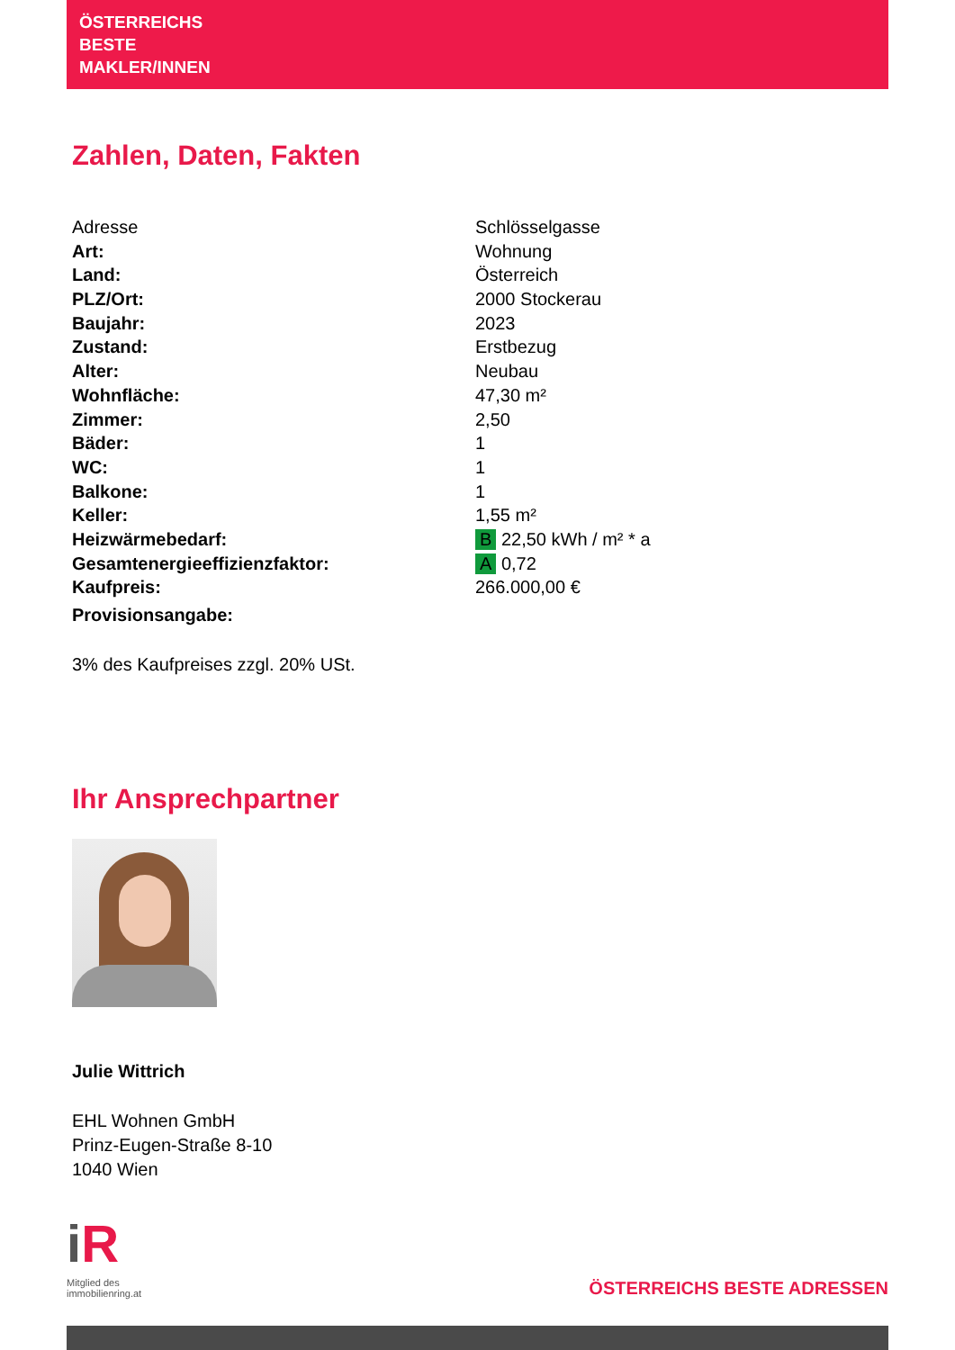ÖSTERREICHS
BESTE
MAKLER/INNEN
Zahlen, Daten, Fakten
| Adresse | Schlösselgasse |
| Art: | Wohnung |
| Land: | Österreich |
| PLZ/Ort: | 2000 Stockerau |
| Baujahr: | 2023 |
| Zustand: | Erstbezug |
| Alter: | Neubau |
| Wohnfläche: | 47,30 m² |
| Zimmer: | 2,50 |
| Bäder: | 1 |
| WC: | 1 |
| Balkone: | 1 |
| Keller: | 1,55 m² |
| Heizwärmebedarf: | B 22,50 kWh / m² * a |
| Gesamtenergieeffizienzfaktor: | A 0,72 |
| Kaufpreis: | 266.000,00 € |
| Provisionsangabe: | |
3% des Kaufpreises zzgl. 20% USt.
Ihr Ansprechpartner
Julie Wittrich
EHL Wohnen GmbH
Prinz-Eugen-Straße 8-10
1040 Wien
iR
Mitglied des
immobilienring.at
ÖSTERREICHS BESTE ADRESSEN